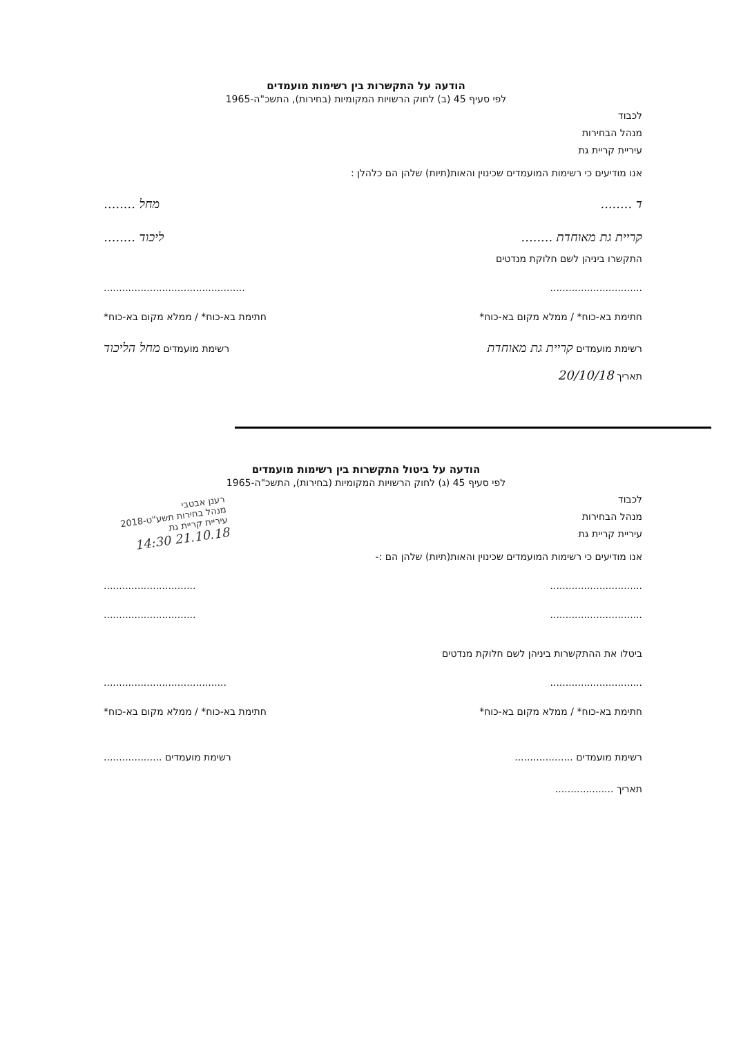הודעה על התקשרות בין רשימות מועמדים
לפי סעיף 45 (ב) לחוק הרשויות המקומיות (בחירות), התשכ"ה-1965
לכבוד
מנהל הבחירות
עיריית קריית גת
אנו מודיעים כי רשימות המועמדים שכינוין והאות(תיות) שלהן הם כלהלן :
ד ........ מחל ........
קריית גת מאוחדת ........ ליכוד ........
התקשרו ביניהן לשם חלוקת מנדטים
.............................. ..............................................
חתימת בא-כוח* / ממלא מקום בא-כוח* חתימת בא-כוח* / ממלא מקום בא-כוח*
רשימת מועמדים קריית גת מאוחדת רשימת מועמדים מחל הליכוד
תאריך 20/10/18
הודעה על ביטול התקשרות בין רשימות מועמדים
לפי סעיף 45 (ג) לחוק הרשויות המקומיות (בחירות), התשכ"ה-1965
לכבוד
מנהל הבחירות
עיריית קריית גת
אנו מודיעים כי רשימות המועמדים שכינוין והאות(תיות) שלהן הם :-
.............................. ..............................
.............................. ..............................
ביטלו את ההתקשרות ביניהן לשם חלוקת מנדטים
.............................. ........................................
חתימת בא-כוח* / ממלא מקום בא-כוח* חתימת בא-כוח* / ממלא מקום בא-כוח*
רשימת מועמדים ................... רשימת מועמדים ...................
תאריך ...................
רענן אבטבי
מנהל בחירות תשע"ט-2018
עיריית קריית גת
21.10.18 14:30